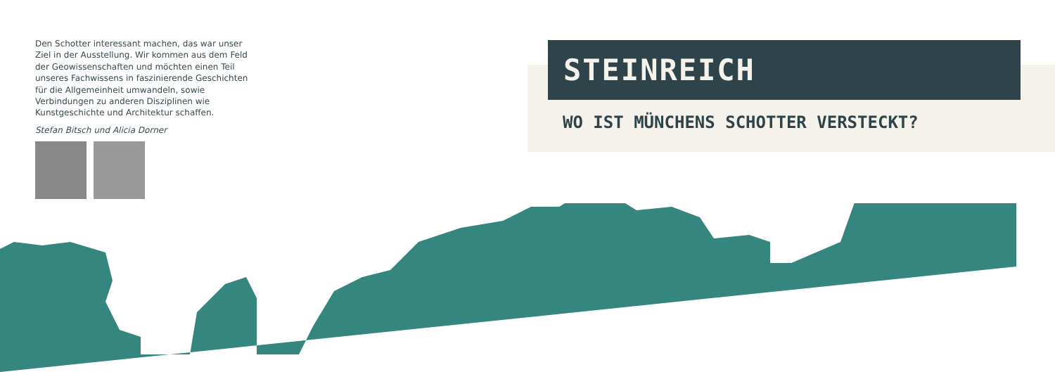Den Schotter interessant machen, das war unser Ziel in der Ausstellung. Wir kommen aus dem Feld der Geowissenschaften und möchten einen Teil unseres Fachwissens in faszinierende Geschichten für die Allgemeinheit umwandeln, sowie Verbindungen zu anderen Disziplinen wie Kunstgeschichte und Architektur schaffen.
Stefan Bitsch und Alicia Dorner
STEINREICH
WO IST MÜNCHENS SCHOTTER VERSTECKT?